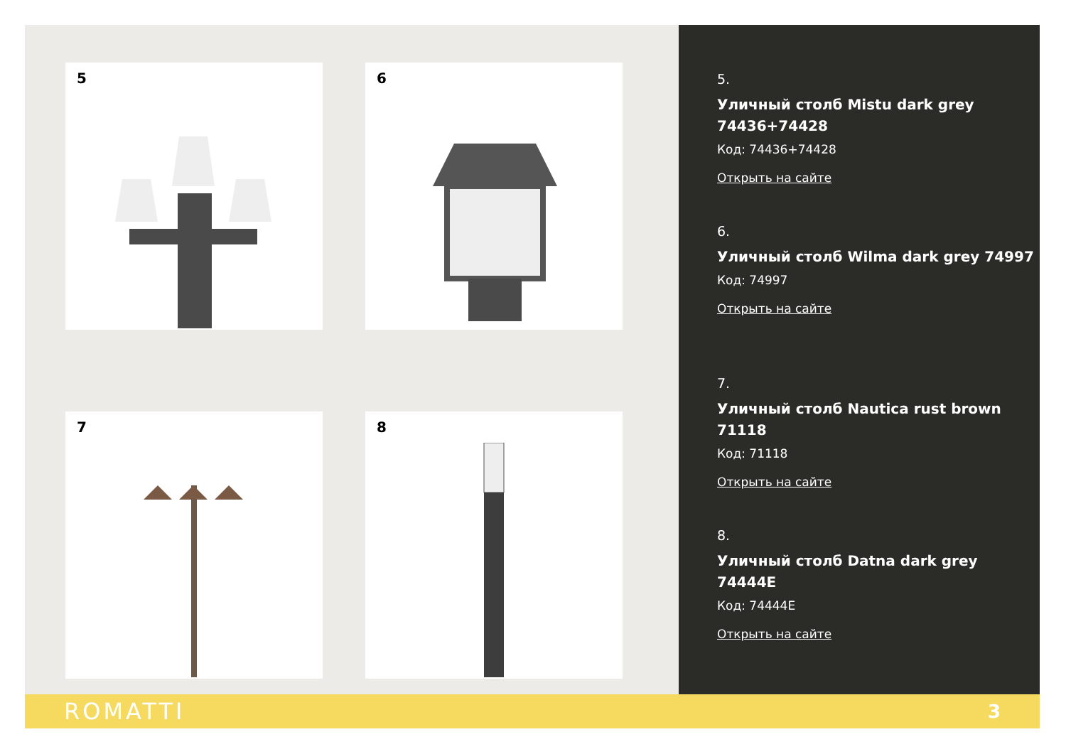5
6
7
8
5.
Уличный столб Mistu dark grey 74436+74428
Код: 74436+74428
Открыть на сайте
6.
Уличный столб Wilma dark grey 74997
Код: 74997
Открыть на сайте
7.
Уличный столб Nautica rust brown 71118
Код: 71118
Открыть на сайте
8.
Уличный столб Datna dark grey 74444E
Код: 74444E
Открыть на сайте
ROMATTI 3